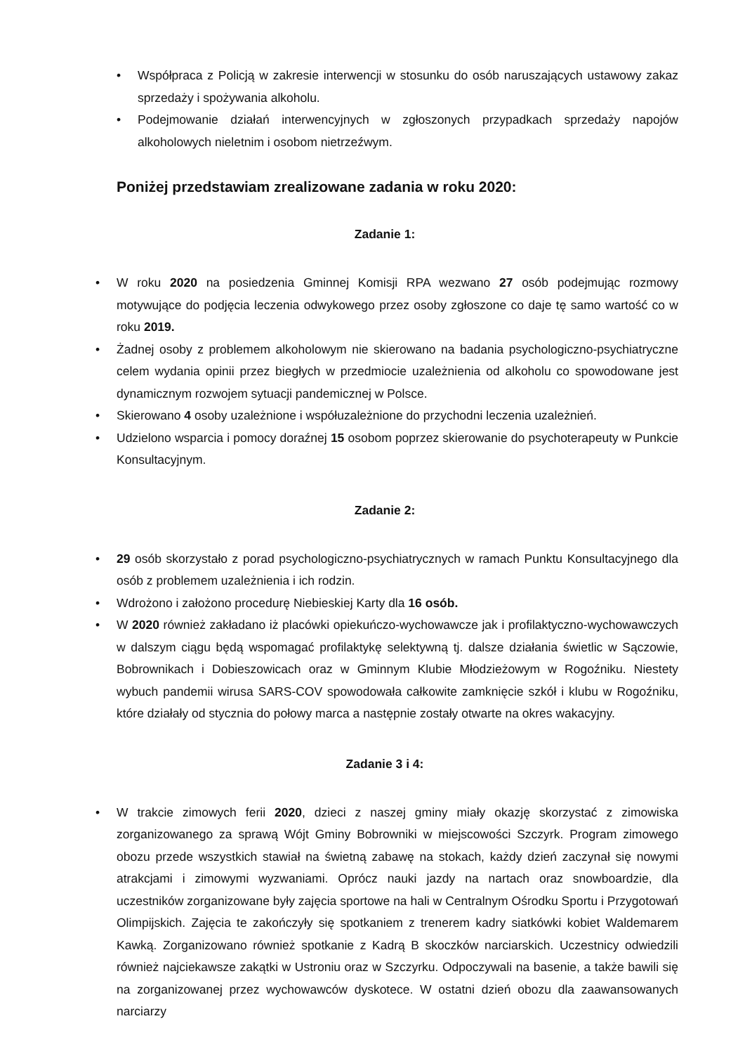• Współpraca z Policją w zakresie interwencji w stosunku do osób naruszających ustawowy zakaz sprzedaży i spożywania alkoholu.
• Podejmowanie działań interwencyjnych w zgłoszonych przypadkach sprzedaży napojów alkoholowych nieletnim i osobom nietrzeźwym.
Poniżej przedstawiam zrealizowane zadania w roku 2020:
Zadanie 1:
• W roku 2020 na posiedzenia Gminnej Komisji RPA wezwano 27 osób podejmując rozmowy motywujące do podjęcia leczenia odwykowego przez osoby zgłoszone co daje tę samo wartość co w roku 2019.
• Żadnej osoby z problemem alkoholowym nie skierowano na badania psychologiczno-psychiatryczne celem wydania opinii przez biegłych w przedmiocie uzależnienia od alkoholu co spowodowane jest dynamicznym rozwojem sytuacji pandemicznej w Polsce.
• Skierowano 4 osoby uzależnione i współuzależnione do przychodni leczenia uzależnień.
• Udzielono wsparcia i pomocy doraźnej 15 osobom poprzez skierowanie do psychoterapeuty w Punkcie Konsultacyjnym.
Zadanie 2:
• 29 osób skorzystało z porad psychologiczno-psychiatrycznych w ramach Punktu Konsultacyjnego dla osób z problemem uzależnienia i ich rodzin.
• Wdrożono i założono procedurę Niebieskiej Karty dla 16 osób.
• W 2020 również zakładano iż placówki opiekuńczo-wychowawcze jak i profilaktyczno-wychowawczych w dalszym ciągu będą wspomagać profilaktykę selektywną tj. dalsze działania świetlic w Sączowie, Bobrownikach i Dobieszowicach oraz w Gminnym Klubie Młodzieżowym w Rogoźniku. Niestety wybuch pandemii wirusa SARS-COV spowodowała całkowite zamknięcie szkół i klubu w Rogoźniku, które działały od stycznia do połowy marca a następnie zostały otwarte na okres wakacyjny.
Zadanie 3 i 4:
• W trakcie zimowych ferii 2020, dzieci z naszej gminy miały okazję skorzystać z zimowiska zorganizowanego za sprawą Wójt Gminy Bobrowniki w miejscowości Szczyrk. Program zimowego obozu przede wszystkich stawiał na świetną zabawę na stokach, każdy dzień zaczynał się nowymi atrakcjami i zimowymi wyzwaniami. Oprócz nauki jazdy na nartach oraz snowboardzie, dla uczestników zorganizowane były zajęcia sportowe na hali w Centralnym Ośrodku Sportu i Przygotowań Olimpijskich. Zajęcia te zakończyły się spotkaniem z trenerem kadry siatkówki kobiet Waldemarem Kawką. Zorganizowano również spotkanie z Kadrą B skoczków narciarskich. Uczestnicy odwiedzili również najciekawsze zakątki w Ustroniu oraz w Szczyrku. Odpoczywali na basenie, a także bawili się na zorganizowanej przez wychowawców dyskotece. W ostatni dzień obozu dla zaawansowanych narciarzy